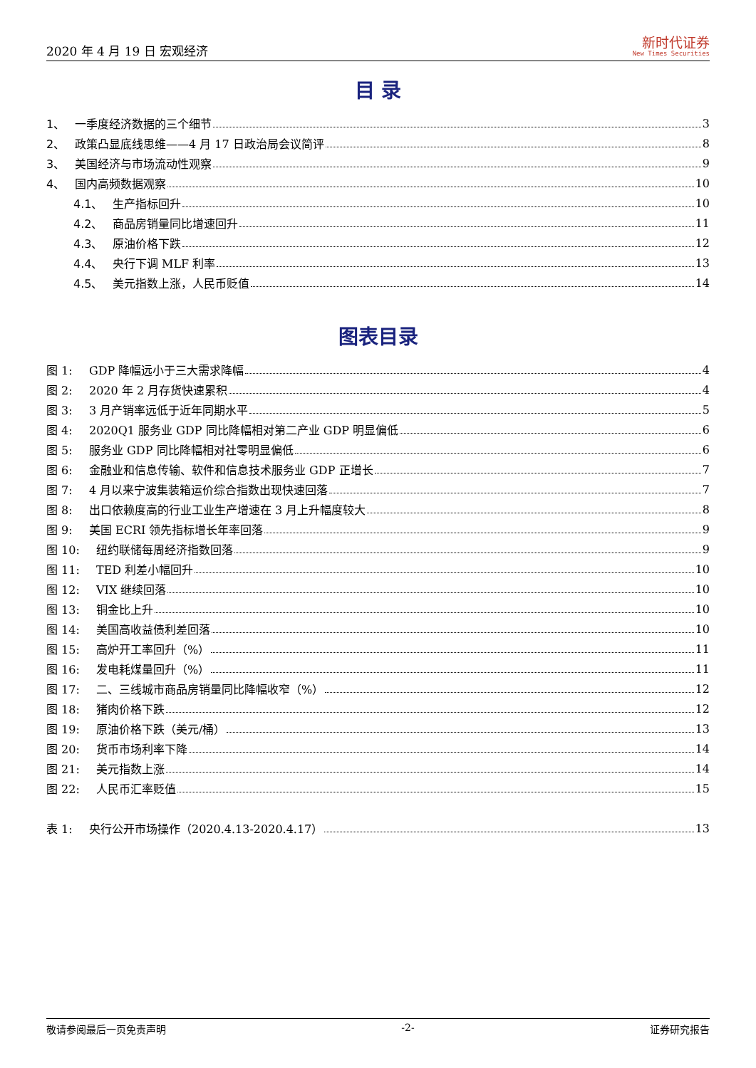2020 年 4 月 19 日 宏观经济
新时代证券
New Times Securities
目 录
1、 一季度经济数据的三个细节 3
2、 政策凸显底线思维——4 月 17 日政治局会议简评 8
3、 美国经济与市场流动性观察 9
4、 国内高频数据观察 10
4.1、 生产指标回升 10
4.2、 商品房销量同比增速回升 11
4.3、 原油价格下跌 12
4.4、 央行下调 MLF 利率 13
4.5、 美元指数上涨，人民币贬值 14
图表目录
图 1: GDP 降幅远小于三大需求降幅 4
图 2: 2020 年 2 月存货快速累积 4
图 3: 3 月产销率远低于近年同期水平 5
图 4: 2020Q1 服务业 GDP 同比降幅相对第二产业 GDP 明显偏低 6
图 5: 服务业 GDP 同比降幅相对社零明显偏低 6
图 6: 金融业和信息传输、软件和信息技术服务业 GDP 正增长 7
图 7: 4 月以来宁波集装箱运价综合指数出现快速回落 7
图 8: 出口依赖度高的行业工业生产增速在 3 月上升幅度较大 8
图 9: 美国 ECRI 领先指标增长年率回落 9
图 10: 纽约联储每周经济指数回落 9
图 11: TED 利差小幅回升 10
图 12: VIX 继续回落 10
图 13: 铜金比上升 10
图 14: 美国高收益债利差回落 10
图 15: 高炉开工率回升（%） 11
图 16: 发电耗煤量回升（%） 11
图 17: 二、三线城市商品房销量同比降幅收窄（%） 12
图 18: 猪肉价格下跌 12
图 19: 原油价格下跌（美元/桶） 13
图 20: 货币市场利率下降 14
图 21: 美元指数上涨 14
图 22: 人民币汇率贬值 15
表 1: 央行公开市场操作（2020.4.13-2020.4.17） 13
敬请参阅最后一页免责声明 -2- 证券研究报告